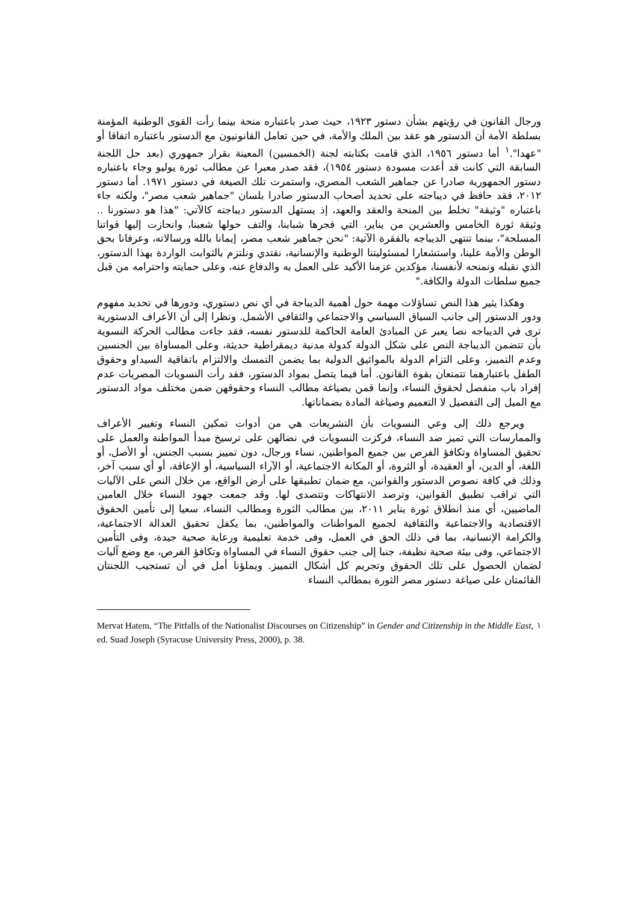ورجال القانون في رؤيتهم بشأن دستور ١٩٢٣، حيث صدر باعتباره منحة بينما رأت القوى الوطنية المؤمنة بسلطة الأمة أن الدستور هو عقد بين الملك والأمة، في حين تعامل القانونيون مع الدستور باعتباره اتفاقا أو "عهدا".<sup>١</sup> أما دستور ١٩٥٦، الذي قامت بكتابته لجنة (الخمسين) المعينة بقرار جمهوري (بعد حل اللجنة السابقة التي كانت قد أعدت مسودة دستور ١٩٥٤)، فقد صدر معبرا عن مطالب ثورة يوليو وجاء باعتباره دستور الجمهورية صادرا عن جماهير الشعب المصري، واستمرت تلك الصيغة في دستور ١٩٧١. أما دستور ٢٠١٢، فقد حافظ في ديباجته على تحديد أصحاب الدستور صادرا بلسان "جماهير شعب مصر"، ولكنه جاء باعتباره "وثيقة" تخلط بين المنحة والعقد والعهد، إذ يستهل الدستور ديباجته كالآتي: "هذا هو دستورنا .. وثيقة ثورة الخامس والعشرين من يناير، التي فجرها شبابنا، والتف حولها شعبنا، وانحازت إليها قواتنا المسلحة"، بينما تنتهي الديباجه بالفقرة الآتية: "نحن جماهير شعب مصر، إيمانا بالله ورسالاته، وعرفانا بحق الوطن والأمة علينا، واستشعارا لمسئوليتنا الوطنية والإنسانية، نقتدي ونلتزم بالثوابت الواردة بهذا الدستور، الذي نقبله ونمنحه لأنفسنا، مؤكدين عزمنا الأكيد على العمل به والدفاع عنه، وعلى حمايته واحترامه من قبل جميع سلطات الدولة والكافة."
وهكذا يثير هذا النص تساؤلات مهمة حول أهمية الديباجة في أي نص دستوري، ودورها في تحديد مفهوم ودور الدستور إلى جانب السياق السياسي والاجتماعي والثقافي الأشمل. ونظرا إلى أن الأعراف الدستورية ترى في الديباجه نصا يعبر عن المبادئ العامة الحاكمة للدستور نفسه، فقد جاءت مطالب الحركة النسوية بأن تتضمن الديباجة النص على شكل الدولة كدولة مدنية ديمقراطية حديثة، وعلى المساواة بين الجنسين وعدم التمييز، وعلى التزام الدولة بالمواثيق الدولية بما يضمن التمسك والالتزام باتفاقية السيداو وحقوق الطفل باعتبارهما تتمتعان بقوة القانون. أما فيما يتصل بمواد الدستور، فقد رأت النسويات المصريات عدم إفراد باب منفصل لحقوق النساء، وإنما قمن بصياغة مطالب النساء وحقوقهن ضمن مختلف مواد الدستور مع الميل إلى التفصيل لا التعميم وصياغة المادة بضماناتها.
ويرجع ذلك إلى وعي النسويات بأن التشريعات هي من أدوات تمكين النساء وتغيير الأعراف والممارسات التي تميز ضد النساء، فركزت النسويات في نضالهن على ترسيخ مبدأ المواطنة والعمل على تحقيق المساواة وتكافؤ الفرص بين جميع المواطنين، نساء ورجال، دون تمييز بسبب الجنس، أو الأصل، أو اللغة، أو الدين، أو العقيدة، أو الثروة، أو المكانة الاجتماعية، أو الآراء السياسية، أو الإعاقة، أو أي سبب آخر، وذلك في كافة نصوص الدستور والقوانين، مع ضمان تطبيقها على أرض الواقع، من خلال النص على الآليات التي تراقب تطبيق القوانين، وترصد الانتهاكات وتتصدى لها. وقد جمعت جهود النساء خلال العامين الماضيين، أي منذ انطلاق ثورة يناير ٢٠١١، بين مطالب الثورة ومطالب النساء، سعيا إلى تأمين الحقوق الاقتصادية والاجتماعية والثقافية لجميع المواطنات والمواطنين، بما يكفل تحقيق العدالة الاجتماعية، والكرامة الإنسانية، بما في ذلك الحق في العمل، وفى خدمة تعليمية ورعاية صحية جيدة، وفى التأمين الاجتماعي، وفى بيئة صحية نظيفة، جنبا إلى جنب حقوق النساء في المساواة وتكافؤ الفرص، مع وضع آليات لضمان الحصول على تلك الحقوق وتجريم كل أشكال التمييز. ويملؤنا أمل في أن تستجيب اللجنتان القائمتان على صياغة دستور مصر الثورة بمطالب النساء
<sup>١</sup> Mervat Hatem, “The Pitfalls of the Nationalist Discourses on Citizenship” in Gender and Citizenship in the Middle East, ed. Suad Joseph (Syracuse University Press, 2000), p. 38.